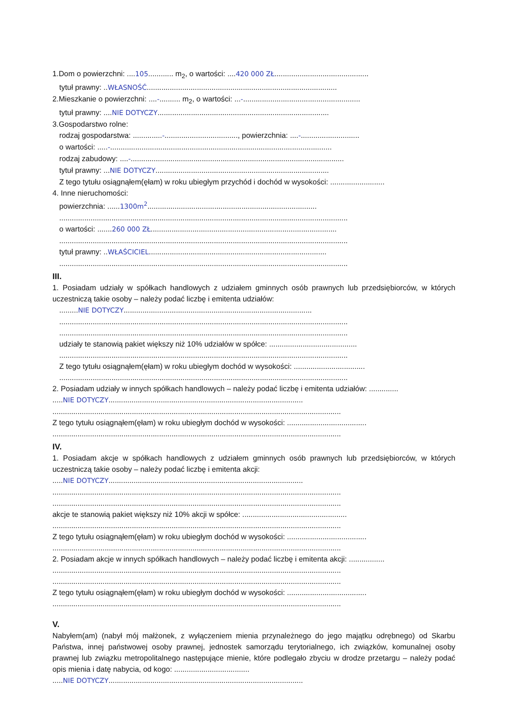1.Dom o powierzchni: ....105............ m<sub>2</sub>, o wartości: ....420 000 ZŁ.............................................
tytuł prawny: ..WŁASNOŚĆ...........................................................................................
2.Mieszkanie o powierzchni: ....-.......... m<sub>2</sub>, o wartości: ...-........................................................
tytuł prawny: ....NIE DOTYCZY..................................................................................
3.Gospodarstwo rolne:
rodzaj gospodarstwa: ..............-..................................., powierzchnia: ....-............................
o wartości: .....-..........................................................................................................
rodzaj zabudowy: ....-......................................................................................................
tytuł prawny: ...NIE DOTYCZY...................................................................................
Z tego tytułu osiągnąłem(ęłam) w roku ubiegłym przychód i dochód w wysokości: ..........................
4. Inne nieruchomości:
powierzchnia: ......1300m<sup>2</sup>.................................................................................
..........................................................................................................................................
o wartości: .......260 000 ZŁ.........................................................................................
..........................................................................................................................................
tytuł prawny: ..WŁAŚCICIEL.....................................................................................
..........................................................................................................................................
III.
1. Posiadam udziały w spółkach handlowych z udziałem gminnych osób prawnych lub przedsiębiorców, w których uczestniczą takie osoby – należy podać liczbę i emitenta udziałów:
.........NIE DOTYCZY..........................................................................................
..........................................................................................................................................
..........................................................................................................................................
udziały te stanowią pakiet większy niż 10% udziałów w spółce: ..........................................
..........................................................................................................................................
Z tego tytułu osiągnąłem(ęłam) w roku ubiegłym dochód w wysokości: ..................................
..........................................................................................................................................
2. Posiadam udziały w innych spółkach handlowych – należy podać liczbę i emitenta udziałów: ..............
.....NIE DOTYCZY.............................................................................................
..........................................................................................................................................
Z tego tytułu osiągnąłem(ęłam) w roku ubiegłym dochód w wysokości: ......................................
..........................................................................................................................................
IV.
1. Posiadam akcje w spółkach handlowych z udziałem gminnych osób prawnych lub przedsiębiorców, w których uczestniczą takie osoby – należy podać liczbę i emitenta akcji:
.....NIE DOTYCZY.............................................................................................
..........................................................................................................................................
..........................................................................................................................................
akcje te stanowią pakiet większy niż 10% akcji w spółce: ..................................................
..........................................................................................................................................
Z tego tytułu osiągnąłem(ęłam) w roku ubiegłym dochód w wysokości: ......................................
..........................................................................................................................................
2. Posiadam akcje w innych spółkach handlowych – należy podać liczbę i emitenta akcji: .................
..........................................................................................................................................
..........................................................................................................................................
Z tego tytułu osiągnąłem(ęłam) w roku ubiegłym dochód w wysokości: ......................................
..........................................................................................................................................
V.
Nabyłem(am) (nabył mój małżonek, z wyłączeniem mienia przynależnego do jego majątku odrębnego) od Skarbu Państwa, innej państwowej osoby prawnej, jednostek samorządu terytorialnego, ich związków, komunalnej osoby prawnej lub związku metropolitalnego następujące mienie, które podlegało zbyciu w drodze przetargu – należy podać opis mienia i datę nabycia, od kogo: ....................................
.....NIE DOTYCZY.............................................................................................